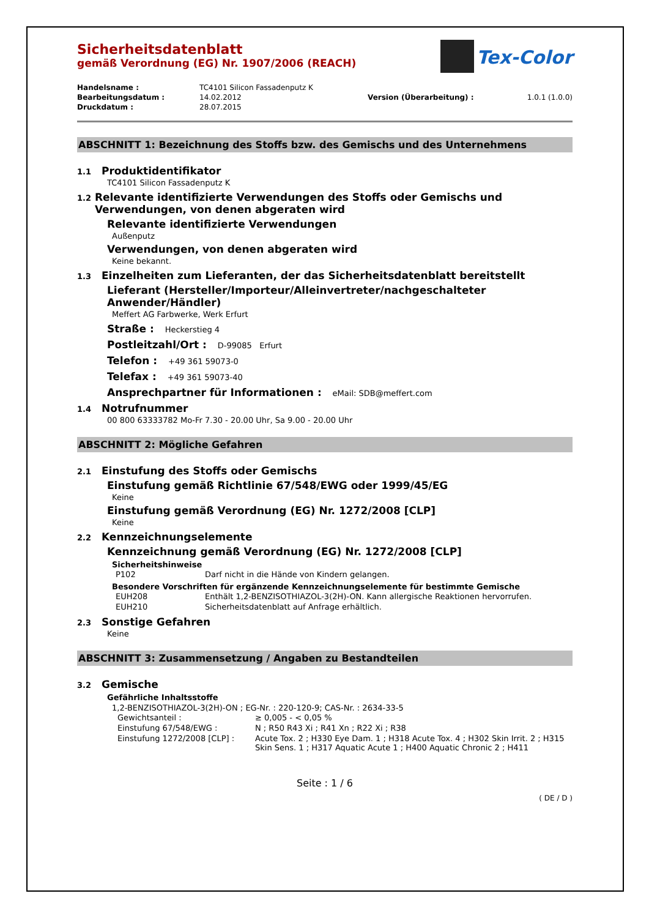Tex-Color
Sicherheitsdatenblatt
gemäß Verordnung (EG) Nr. 1907/2006 (REACH)
| Handelsname : | TC4101 Silicon Fassadenputz K | | |
| Bearbeitungsdatum : | 14.02.2012 | Version (Überarbeitung) : | 1.0.1 (1.0.0) |
| Druckdatum : | 28.07.2015 | | |
ABSCHNITT 1: Bezeichnung des Stoffs bzw. des Gemischs und des Unternehmens
1.1 Produktidentifikator
TC4101 Silicon Fassadenputz K
1.2 Relevante identifizierte Verwendungen des Stoffs oder Gemischs und Verwendungen, von denen abgeraten wird
Relevante identifizierte Verwendungen
Außenputz
Verwendungen, von denen abgeraten wird
Keine bekannt.
1.3 Einzelheiten zum Lieferanten, der das Sicherheitsdatenblatt bereitstellt
Lieferant (Hersteller/Importeur/Alleinvertreter/nachgeschalteter Anwender/Händler)
Meffert AG Farbwerke, Werk Erfurt
Straße : Heckerstieg 4
Postleitzahl/Ort : D-99085 Erfurt
Telefon : +49 361 59073-0
Telefax : +49 361 59073-40
Ansprechpartner für Informationen : eMail: SDB@meffert.com
1.4 Notrufnummer
00 800 63333782 Mo-Fr 7.30 - 20.00 Uhr, Sa 9.00 - 20.00 Uhr
ABSCHNITT 2: Mögliche Gefahren
2.1 Einstufung des Stoffs oder Gemischs
Einstufung gemäß Richtlinie 67/548/EWG oder 1999/45/EG
Keine
Einstufung gemäß Verordnung (EG) Nr. 1272/2008 [CLP]
Keine
2.2 Kennzeichnungselemente
Kennzeichnung gemäß Verordnung (EG) Nr. 1272/2008 [CLP]
Sicherheitshinweise
| P102 | Darf nicht in die Hände von Kindern gelangen. |
Besondere Vorschriften für ergänzende Kennzeichnungselemente für bestimmte Gemische
| EUH208 | Enthält 1,2-BENZISOTHIAZOL-3(2H)-ON. Kann allergische Reaktionen hervorrufen. |
| EUH210 | Sicherheitsdatenblatt auf Anfrage erhältlich. |
2.3 Sonstige Gefahren
Keine
ABSCHNITT 3: Zusammensetzung / Angaben zu Bestandteilen
3.2 Gemische
Gefährliche Inhaltsstoffe
1,2-BENZISOTHIAZOL-3(2H)-ON ; EG-Nr. : 220-120-9; CAS-Nr. : 2634-33-5
| Gewichtsanteil : | ≥ 0,005 - < 0,05 % |
| Einstufung 67/548/EWG : | N ; R50 R43 Xi ; R41 Xn ; R22 Xi ; R38 |
| Einstufung 1272/2008 [CLP] : | Acute Tox. 2 ; H330 Eye Dam. 1 ; H318 Acute Tox. 4 ; H302 Skin Irrit. 2 ; H315 Skin Sens. 1 ; H317 Aquatic Acute 1 ; H400 Aquatic Chronic 2 ; H411 |
Seite : 1 / 6
( DE / D )